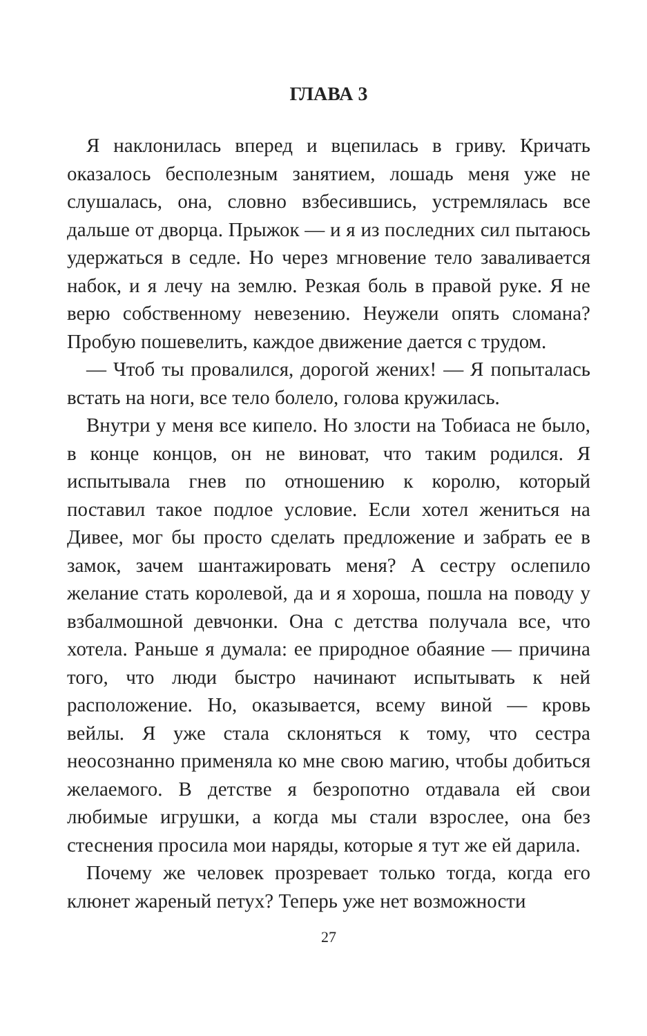ГЛАВА 3
Я наклонилась вперед и вцепилась в гриву. Кричать оказалось бесполезным занятием, лошадь меня уже не слушалась, она, словно взбесившись, устремлялась все дальше от дворца. Прыжок — и я из последних сил пытаюсь удержаться в седле. Но через мгновение тело заваливается набок, и я лечу на землю. Резкая боль в правой руке. Я не верю собственному невезению. Неужели опять сломана? Пробую пошевелить, каждое движение дается с трудом.
— Чтоб ты провалился, дорогой жених! — Я попыталась встать на ноги, все тело болело, голова кружилась.
Внутри у меня все кипело. Но злости на Тобиаса не было, в конце концов, он не виноват, что таким родился. Я испытывала гнев по отношению к королю, который поставил такое подлое условие. Если хотел жениться на Дивее, мог бы просто сделать предложение и забрать ее в замок, зачем шантажировать меня? А сестру ослепило желание стать королевой, да и я хороша, пошла на поводу у взбалмошной девчонки. Она с детства получала все, что хотела. Раньше я думала: ее природное обаяние — причина того, что люди быстро начинают испытывать к ней расположение. Но, оказывается, всему виной — кровь вейлы. Я уже стала склоняться к тому, что сестра неосознанно применяла ко мне свою магию, чтобы добиться желаемого. В детстве я безропотно отдавала ей свои любимые игрушки, а когда мы стали взрослее, она без стеснения просила мои наряды, которые я тут же ей дарила.
Почему же человек прозревает только тогда, когда его клюнет жареный петух? Теперь уже нет возможности
27